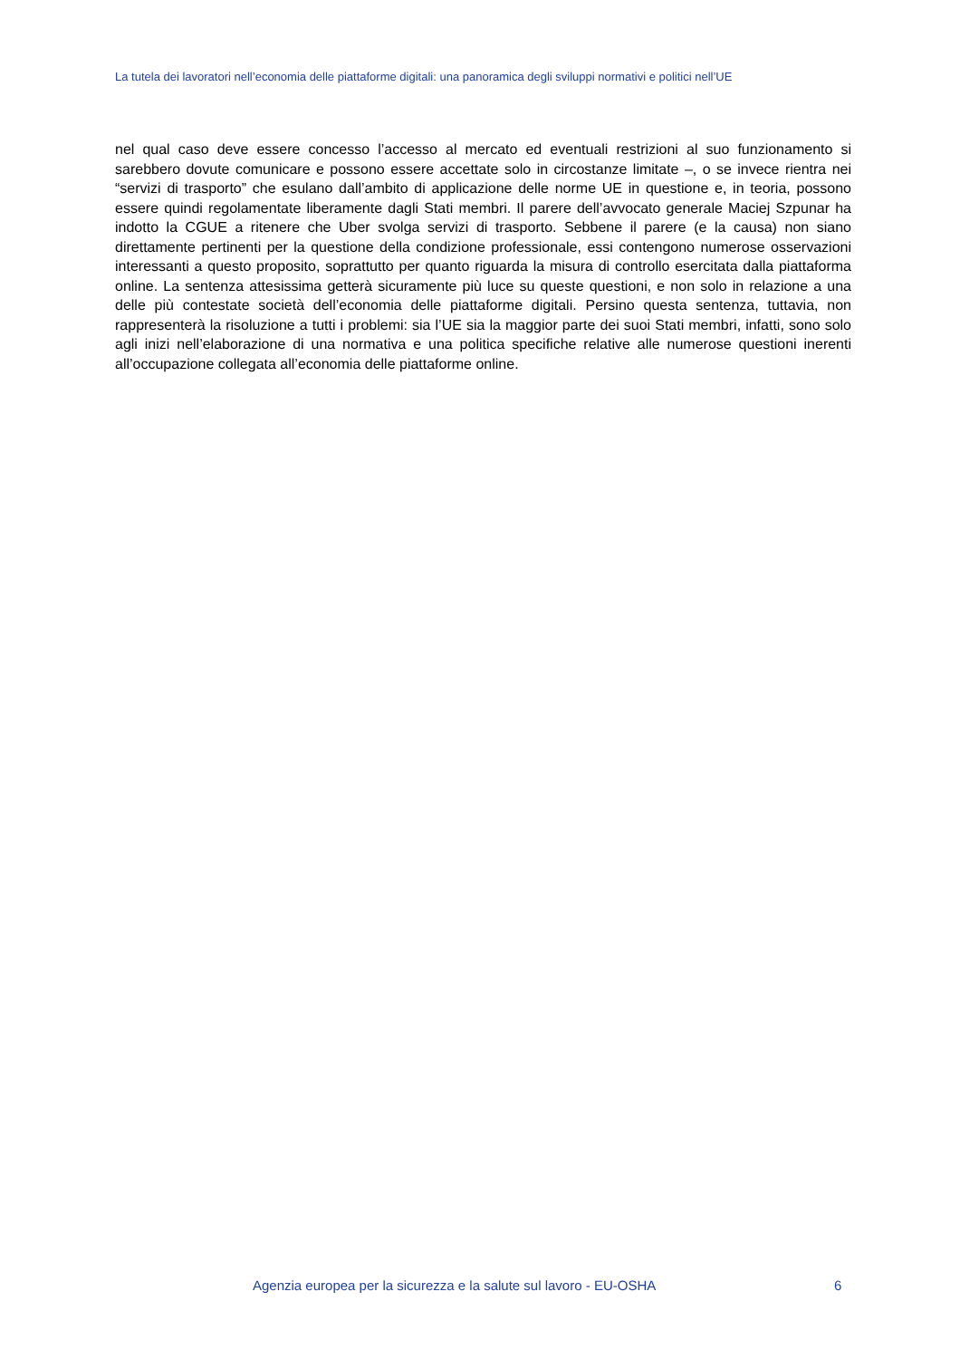La tutela dei lavoratori nell’economia delle piattaforme digitali: una panoramica degli sviluppi normativi e politici nell’UE
nel qual caso deve essere concesso l’accesso al mercato ed eventuali restrizioni al suo funzionamento si sarebbero dovute comunicare e possono essere accettate solo in circostanze limitate –, o se invece rientra nei “servizi di trasporto” che esulano dall’ambito di applicazione delle norme UE in questione e, in teoria, possono essere quindi regolamentate liberamente dagli Stati membri. Il parere dell’avvocato generale Maciej Szpunar ha indotto la CGUE a ritenere che Uber svolga servizi di trasporto. Sebbene il parere (e la causa) non siano direttamente pertinenti per la questione della condizione professionale, essi contengono numerose osservazioni interessanti a questo proposito, soprattutto per quanto riguarda la misura di controllo esercitata dalla piattaforma online. La sentenza attesissima getterà sicuramente più luce su queste questioni, e non solo in relazione a una delle più contestate società dell’economia delle piattaforme digitali. Persino questa sentenza, tuttavia, non rappresenterà la risoluzione a tutti i problemi: sia l’UE sia la maggior parte dei suoi Stati membri, infatti, sono solo agli inizi nell’elaborazione di una normativa e una politica specifiche relative alle numerose questioni inerenti all’occupazione collegata all’economia delle piattaforme online.
Agenzia europea per la sicurezza e la salute sul lavoro - EU-OSHA 6